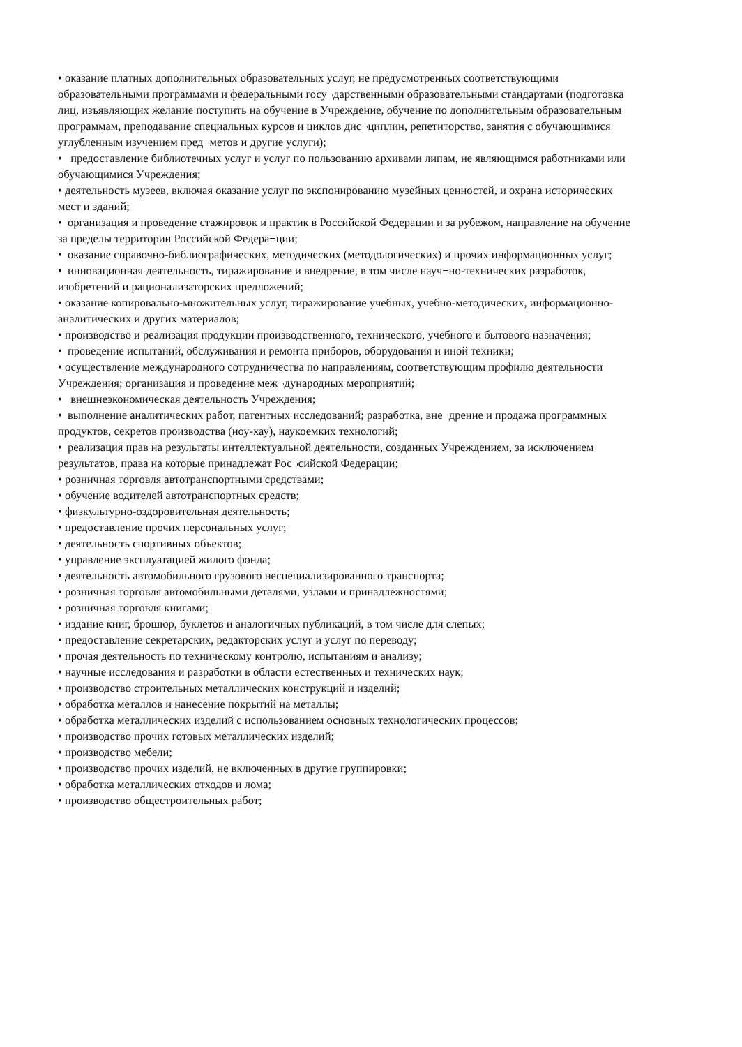• оказание платных дополнительных образовательных услуг, не предусмотренных соответствующими образовательными программами и федеральными госу¬дарственными образовательными стандартами (подготовка лиц, изъявляющих желание поступить на обучение в Учреждение, обучение по дополнительным образовательным программам, преподавание специальных курсов и циклов дис¬циплин, репетиторство, занятия с обучающимися углубленным изучением пред¬метов и другие услуги);
• предоставление библиотечных услуг и услуг по пользованию архивами липам, не являющимся работниками или обучающимися Учреждения;
• деятельность музеев, включая оказание услуг по экспонированию музейных ценностей, и охрана исторических мест и зданий;
• организация и проведение стажировок и практик в Российской Федерации и за рубежом, направление на обучение за пределы территории Российской Федера¬ции;
• оказание справочно-библиографических, методических (методологических) и прочих информационных услуг;
• инновационная деятельность, тиражирование и внедрение, в том числе науч¬но-технических разработок, изобретений и рационализаторских предложений;
• оказание копировально-множительных услуг, тиражирование учебных, учебно-методических, информационно-аналитических и других материалов;
• производство и реализация продукции производственного, технического, учебного и бытового назначения;
• проведение испытаний, обслуживания и ремонта приборов, оборудования и иной техники;
• осуществление международного сотрудничества по направлениям, соответствующим профилю деятельности Учреждения; организация и проведение меж¬дународных мероприятий;
• внешнеэкономическая деятельность Учреждения;
• выполнение аналитических работ, патентных исследований; разработка, вне¬дрение и продажа программных продуктов, секретов производства (ноу-хау), наукоемких технологий;
• реализация прав на результаты интеллектуальной деятельности, созданных Учреждением, за исключением результатов, права на которые принадлежат Рос¬сийской Федерации;
• розничная торговля автотранспортными средствами;
• обучение водителей автотранспортных средств;
• физкультурно-оздоровительная деятельность;
• предоставление прочих персональных услуг;
• деятельность спортивных объектов;
• управление эксплуатацией жилого фонда;
• деятельность автомобильного грузового неспециализированного транспорта;
• розничная торговля автомобильными деталями, узлами и принадлежностями;
• розничная торговля книгами;
• издание книг, брошюр, буклетов и аналогичных публикаций, в том числе для слепых;
• предоставление секретарских, редакторских услуг и услуг по переводу;
• прочая деятельность по техническому контролю, испытаниям и анализу;
• научные исследования и разработки в области естественных и технических наук;
• производство строительных металлических конструкций и изделий;
• обработка металлов и нанесение покрытий на металлы;
• обработка металлических изделий с использованием основных технологических процессов;
• производство прочих готовых металлических изделий;
• производство мебели;
• производство прочих изделий, не включенных в другие группировки;
• обработка металлических отходов и лома;
• производство общестроительных работ;